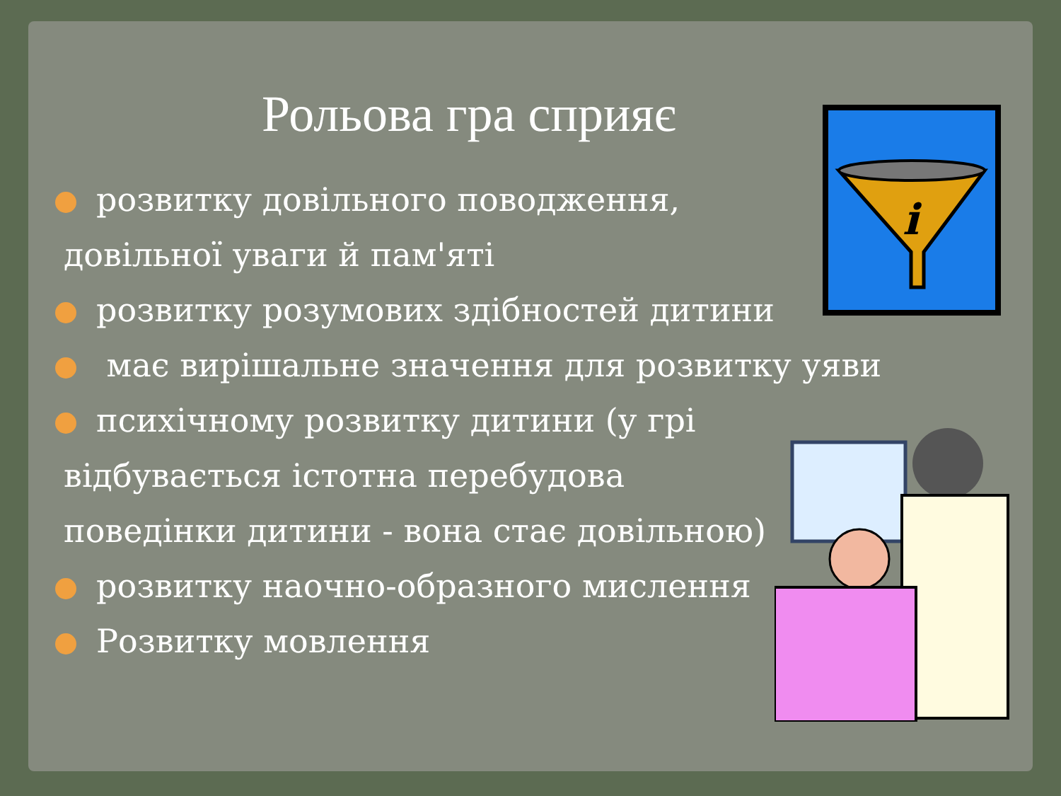i
Рольова гра сприяє
розвитку довільного поводження,
довільної уваги й пам'яті
розвитку розумових здібностей дитини
має вирішальне значення для розвитку уяви
психічному розвитку дитини (у грі
відбувається істотна перебудова
поведінки дитини - вона стає довільною)
розвитку наочно-образного мислення
Розвитку мовлення